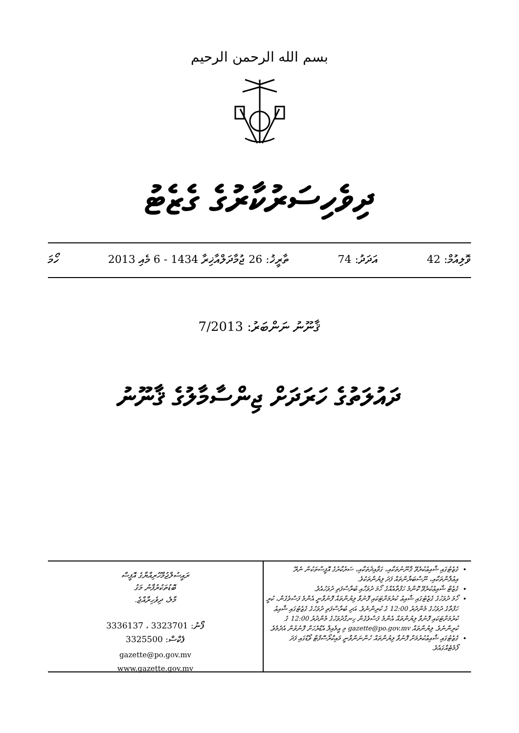بسم الله الرحمن الرحيم
ދިވެހިސަރުކާރުގެ ގެޒެޓު
ވޮލިއުމް: 42 އަދަދު: 74 ތާރީޚު: 26 ޖުމާދަލްއާޚިރާ 1434 - 6 މެއި 2013 ހޯމަ
ޤާނޫނު ނަންބަރު: 7/2013
ދައުލަތުގެ ހަރަދަށް ޖިންސާމާލުގެ ޤާނޫނު
ގެޒެޓުގައި ޝާއިޢުކުރެވޭ ޤާނޫނުތަކާއި، ގަވާއިދުތަކާއި، ސަރުކާރުގެ އޮފީސްތަކުން ނެރޭ އިޢުލާންތަކާއި، ނޫސްބަޔާންތައް ފަދަ ލިޔުންތަކެވެ.
ގެޒެޓް ޝާއިޢުކުރެވޭ ކޮންމެ ހަފްތާއެއްގެ ހޯމަ ދުވަހާއި ބުރާސްފަތި ދުވަހުއެވެ.
ހޯމަ ދުވަހުގެ ގެޒެޓުގައި ޝާއިޢު ކުރުމަށްޓަކައި ފޮނުވާ ލިޔުންތައް ފޮނުވާނީ އެންމެ ފަސްވެގެން، ކުރީ ހަފްތާގެ ދުވަހުގެ މެންދުރު 12:00 ގެ ކުރިންނެވެ. އަދި ބުރާސްފަތި ދުވަހުގެ ގެޒެޓުގައި ޝާއިޢު ކުރުމަށްޓަކައި ފޮނުވާ ލިޔުންތައް އެންމެ ފަސްވެގެން ހިނގާދުވަހުގެ މެންދުރު 12:00 ގެ ކުރިންނެވެ. ލިޔުންތައް gazette@po.gov.mv މި އީމެއިލް އެޑްރެހަށް ފޮނުވުން އެދެމެވެ.
ގެޒެޓުގައި ޝާއިޢުކުރުމަށް ފޮނުވާ ލިޔުންތައް ހުންނަންވާނީ މައިކްރޯސޮފްޓް ވޯޑްގައި ފަދަ ފޯމެޓެއްގައެވެ.
ރައީސުލްޖުމްހޫރިއްޔާގެ އޮފީސް
ބޮޑުތަކުރުފާނު މަގު
މާލެ، ދިވެހިރާއްޖެ.
ފޯނު: 3323701 ، 3336137
ފެކްސް: 3325500
gazette@po.gov.mv
www.gazette.gov.mv